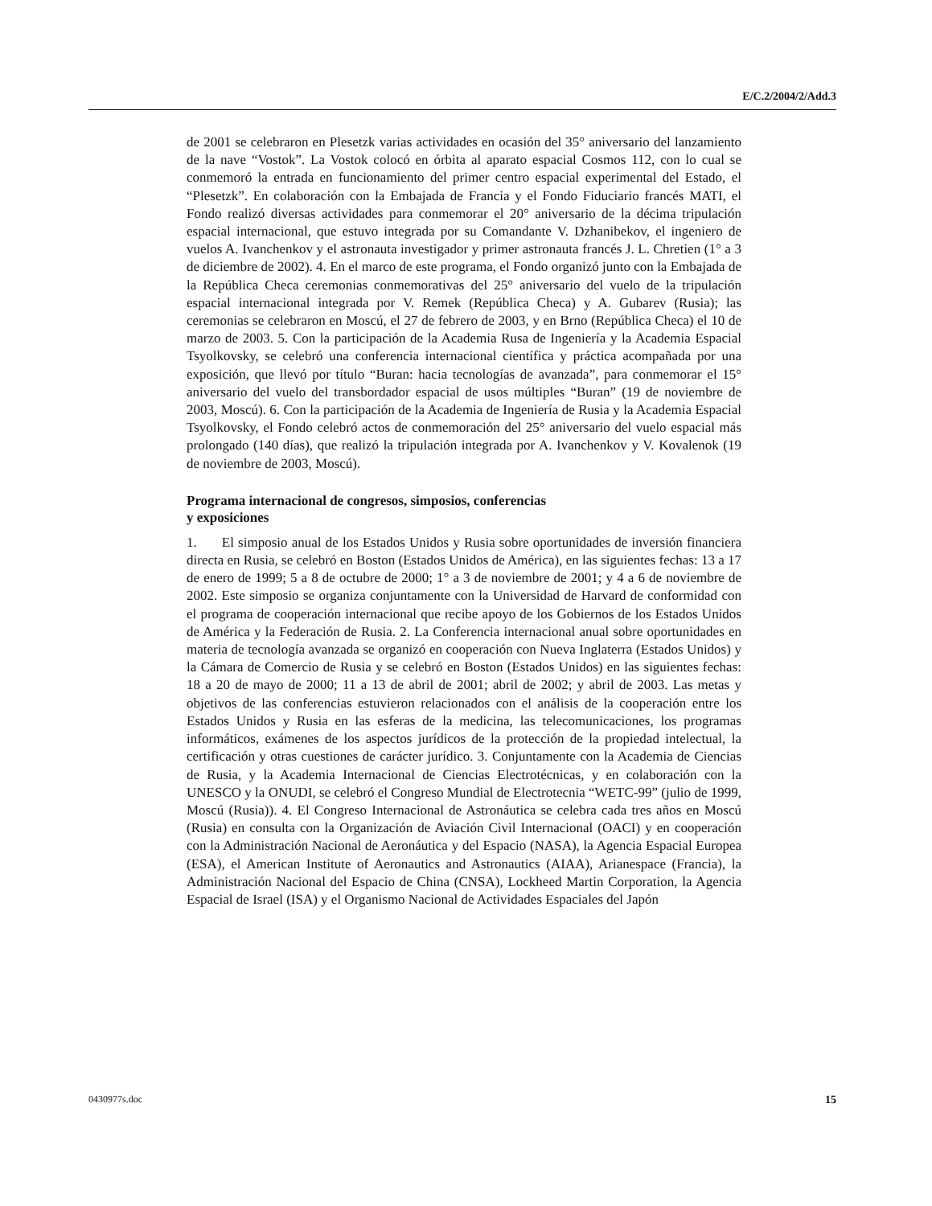E/C.2/2004/2/Add.3
de 2001 se celebraron en Plesetzk varias actividades en ocasión del 35° aniversario del lanzamiento de la nave “Vostok”. La Vostok colocó en órbita al aparato espacial Cosmos 112, con lo cual se conmemoró la entrada en funcionamiento del primer centro espacial experimental del Estado, el “Plesetzk”. En colaboración con la Embajada de Francia y el Fondo Fiduciario francés MATI, el Fondo realizó diversas actividades para conmemorar el 20° aniversario de la décima tripulación espacial internacional, que estuvo integrada por su Comandante V. Dzhanibekov, el ingeniero de vuelos A. Ivanchenkov y el astronauta investigador y primer astronauta francés J. L. Chretien (1° a 3 de diciembre de 2002). 4. En el marco de este programa, el Fondo organizó junto con la Embajada de la República Checa ceremonias conmemorativas del 25° aniversario del vuelo de la tripulación espacial internacional integrada por V. Remek (República Checa) y A. Gubarev (Rusia); las ceremonias se celebraron en Moscú, el 27 de febrero de 2003, y en Brno (República Checa) el 10 de marzo de 2003. 5. Con la participación de la Academia Rusa de Ingeniería y la Academia Espacial Tsyolkovsky, se celebró una conferencia internacional científica y práctica acompañada por una exposición, que llevó por título “Buran: hacia tecnologías de avanzada”, para conmemorar el 15° aniversario del vuelo del transbordador espacial de usos múltiples “Buran” (19 de noviembre de 2003, Moscú). 6. Con la participación de la Academia de Ingeniería de Rusia y la Academia Espacial Tsyolkovsky, el Fondo celebró actos de conmemoración del 25° aniversario del vuelo espacial más prolongado (140 días), que realizó la tripulación integrada por A. Ivanchenkov y V. Kovalenok (19 de noviembre de 2003, Moscú).
Programa internacional de congresos, simposios, conferencias
y exposiciones
1. El simposio anual de los Estados Unidos y Rusia sobre oportunidades de inversión financiera directa en Rusia, se celebró en Boston (Estados Unidos de América), en las siguientes fechas: 13 a 17 de enero de 1999; 5 a 8 de octubre de 2000; 1° a 3 de noviembre de 2001; y 4 a 6 de noviembre de 2002. Este simposio se organiza conjuntamente con la Universidad de Harvard de conformidad con el programa de cooperación internacional que recibe apoyo de los Gobiernos de los Estados Unidos de América y la Federación de Rusia. 2. La Conferencia internacional anual sobre oportunidades en materia de tecnología avanzada se organizó en cooperación con Nueva Inglaterra (Estados Unidos) y la Cámara de Comercio de Rusia y se celebró en Boston (Estados Unidos) en las siguientes fechas: 18 a 20 de mayo de 2000; 11 a 13 de abril de 2001; abril de 2002; y abril de 2003. Las metas y objetivos de las conferencias estuvieron relacionados con el análisis de la cooperación entre los Estados Unidos y Rusia en las esferas de la medicina, las telecomunicaciones, los programas informáticos, exámenes de los aspectos jurídicos de la protección de la propiedad intelectual, la certificación y otras cuestiones de carácter jurídico. 3. Conjuntamente con la Academia de Ciencias de Rusia, y la Academia Internacional de Ciencias Electrotécnicas, y en colaboración con la UNESCO y la ONUDI, se celebró el Congreso Mundial de Electrotecnia “WETC-99” (julio de 1999, Moscú (Rusia)). 4. El Congreso Internacional de Astronáutica se celebra cada tres años en Moscú (Rusia) en consulta con la Organización de Aviación Civil Internacional (OACI) y en cooperación con la Administración Nacional de Aeronáutica y del Espacio (NASA), la Agencia Espacial Europea (ESA), el American Institute of Aeronautics and Astronautics (AIAA), Arianespace (Francia), la Administración Nacional del Espacio de China (CNSA), Lockheed Martin Corporation, la Agencia Espacial de Israel (ISA) y el Organismo Nacional de Actividades Espaciales del Japón
0430977s.doc 15